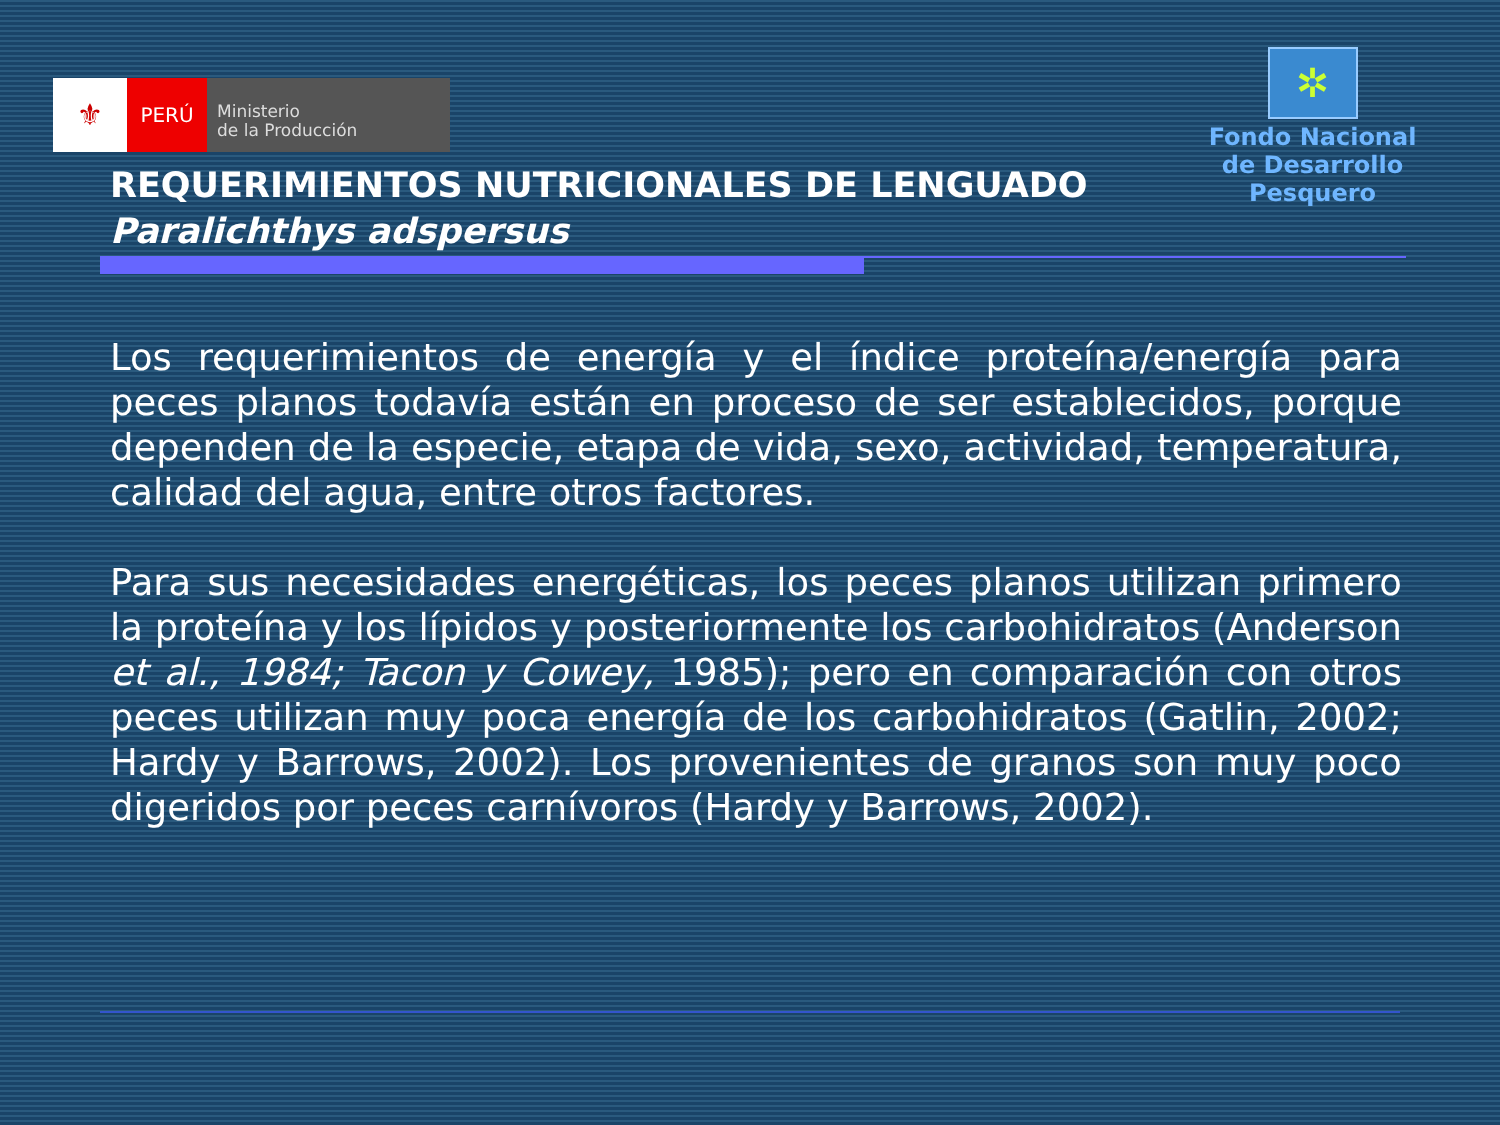⚜
PERÚ
Ministerio
de la Producción
✲
Fondo Nacional
de Desarrollo Pesquero
REQUERIMIENTOS NUTRICIONALES DE LENGUADO
Paralichthys adspersus
Los requerimientos de energía y el índice proteína/energía para peces planos todavía están en proceso de ser establecidos, porque dependen de la especie, etapa de vida, sexo, actividad, temperatura, calidad del agua, entre otros factores.
Para sus necesidades energéticas, los peces planos utilizan primero la proteína y los lípidos y posteriormente los carbohidratos (Anderson et al., 1984; Tacon y Cowey, 1985); pero en comparación con otros peces utilizan muy poca energía de los carbohidratos (Gatlin, 2002; Hardy y Barrows, 2002). Los provenientes de granos son muy poco digeridos por peces carnívoros (Hardy y Barrows, 2002).